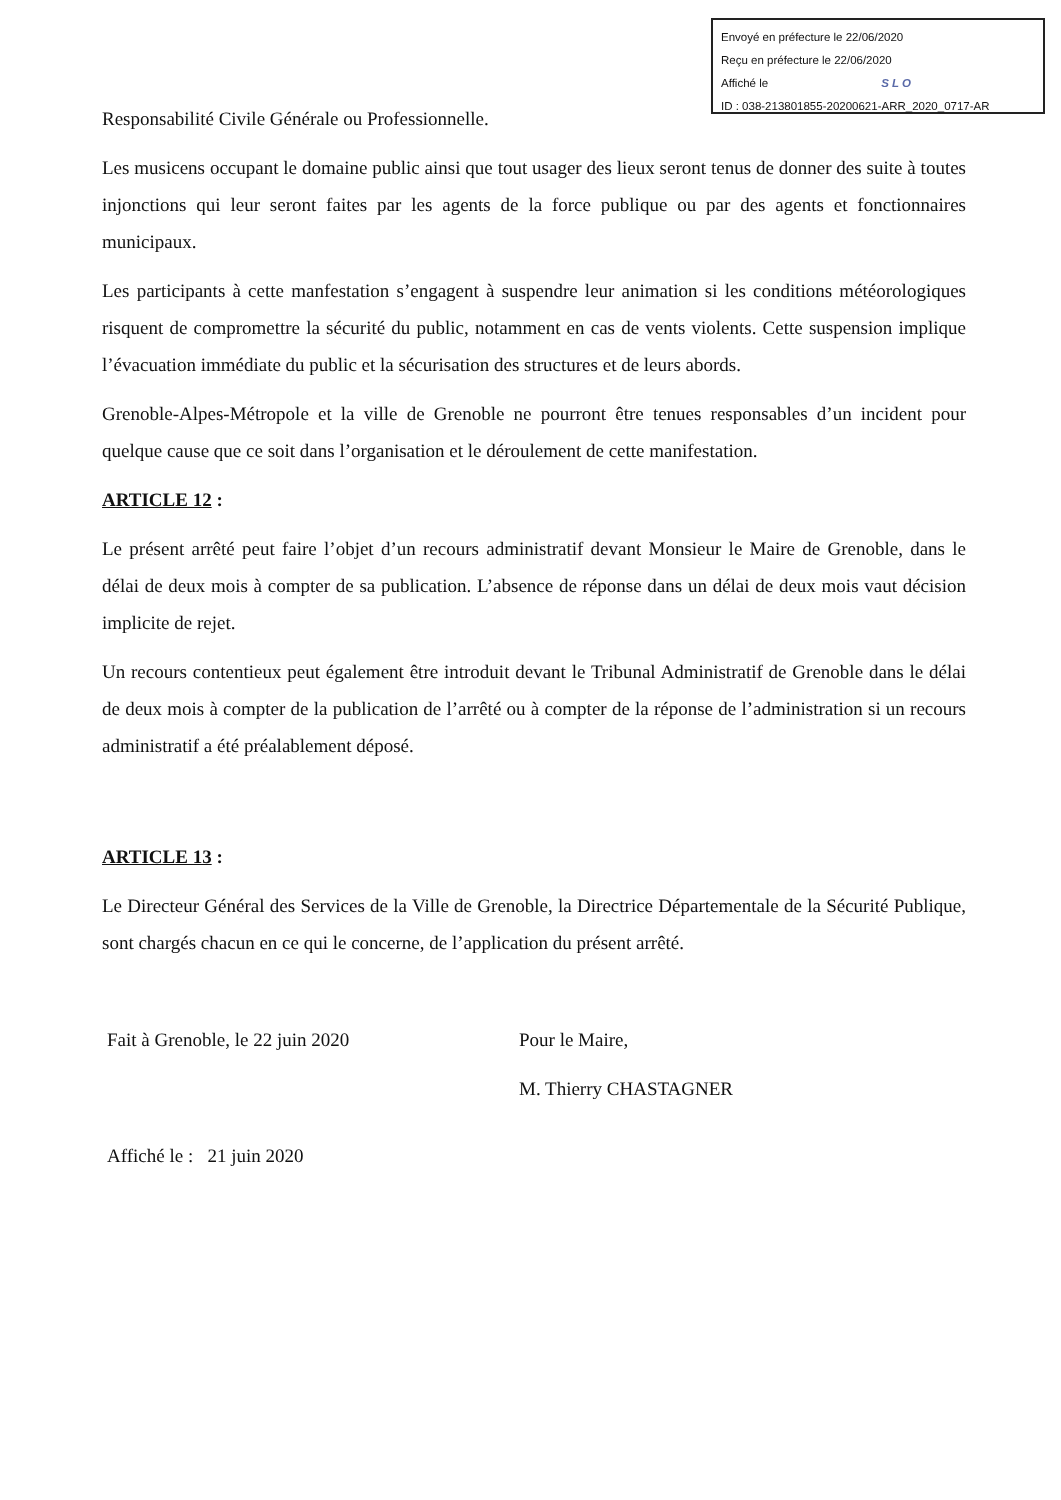Envoyé en préfecture le 22/06/2020
Reçu en préfecture le 22/06/2020
Affiché le SLO
ID : 038-213801855-20200621-ARR_2020_0717-AR
Responsabilité Civile Générale ou Professionnelle.
Les musicens occupant le domaine public ainsi que tout usager des lieux seront tenus de donner des suite à toutes injonctions qui leur seront faites par les agents de la force publique ou par des agents et fonctionnaires municipaux.
Les participants à cette manfestation s’engagent à suspendre leur animation si les conditions météorologiques risquent de compromettre la sécurité du public, notamment en cas de vents violents. Cette suspension implique l’évacuation immédiate du public et la sécurisation des structures et de leurs abords.
Grenoble-Alpes-Métropole et la ville de Grenoble ne pourront être tenues responsables d’un incident pour quelque cause que ce soit dans l’organisation et le déroulement de cette manifestation.
ARTICLE 12 :
Le présent arrêté peut faire l’objet d’un recours administratif devant Monsieur le Maire de Grenoble, dans le délai de deux mois à compter de sa publication. L’absence de réponse dans un délai de deux mois vaut décision implicite de rejet.
Un recours contentieux peut également être introduit devant le Tribunal Administratif de Grenoble dans le délai de deux mois à compter de la publication de l’arrêté ou à compter de la réponse de l’administration si un recours administratif a été préalablement déposé.
ARTICLE 13 :
Le Directeur Général des Services de la Ville de Grenoble, la Directrice Départementale de la Sécurité Publique, sont chargés chacun en ce qui le concerne, de l’application du présent arrêté.
Fait à Grenoble, le 22 juin 2020 Pour le Maire,
M. Thierry CHASTAGNER
Affiché le : 21 juin 2020